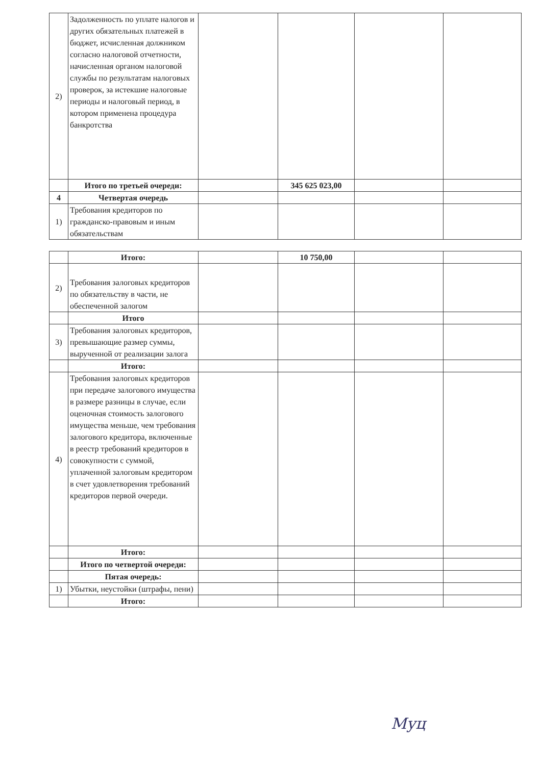| 2) | Задолженность по уплате налогов и других обязательных платежей в бюджет, исчисленная должником согласно налоговой отчетности, начисленная органом налоговой службы по результатам налоговых проверок, за истекшие налоговые периоды и налоговый период, в котором применена процедура банкротства | | | | |
| | Итого по третьей очереди: | | 345 625 023,00 | | |
| 4 | Четвертая очередь | | | | |
| 1) | Требования кредиторов по гражданско-правовым и иным обязательствам | | | | |
| | Итого: | | 10 750,00 | | |
| 2) | Требования залоговых кредиторов по обязательству в части, не обеспеченной залогом | | | | |
| | Итого | | | | |
| 3) | Требования залоговых кредиторов, превышающие размер суммы, вырученной от реализации залога | | | | |
| | Итого: | | | | |
| 4) | Требования залоговых кредиторов при передаче залогового имущества в размере разницы в случае, если оценочная стоимость залогового имущества меньше, чем требования залогового кредитора, включенные в реестр требований кредиторов в совокупности с суммой, уплаченной залоговым кредитором в счет удовлетворения требований кредиторов первой очереди. | | | | |
| | Итого: | | | | |
| | Итого по четвертой очереди: | | | | |
| | Пятая очередь: | | | | |
| 1) | Убытки, неустойки (штрафы, пени) | | | | |
| | Итого: | | | | |
Муц